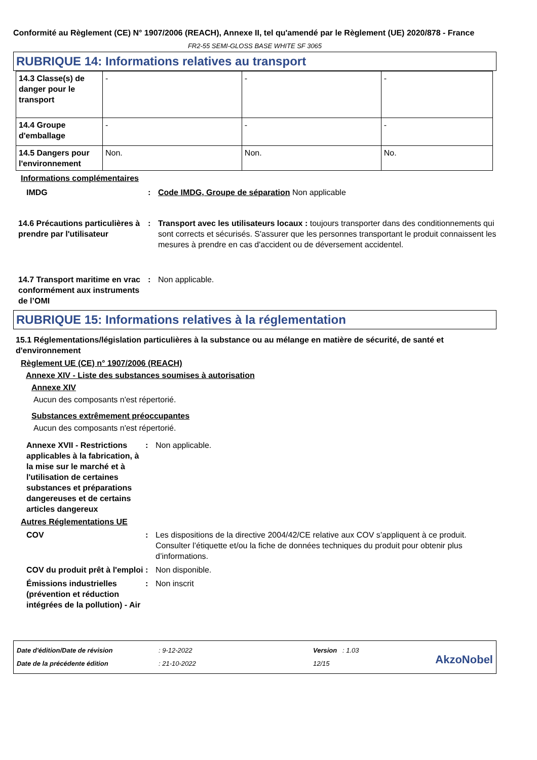Conformité au Règlement (CE) N° 1907/2006 (REACH), Annexe II, tel qu'amendé par le Règlement (UE) 2020/878 - France
FR2-55 SEMI-GLOSS BASE WHITE SF 3065
RUBRIQUE 14: Informations relatives au transport
| 14.3 Classe(s) de danger pour le transport | - | - | - |
| 14.4 Groupe d'emballage | - | - | - |
| 14.5 Dangers pour l'environnement | Non. | Non. | No. |
Informations complémentaires
IMDG : Code IMDG, Groupe de séparation Non applicable
14.6 Précautions particulières à prendre par l'utilisateur
: Transport avec les utilisateurs locaux : toujours transporter dans des conditionnements qui sont corrects et sécurisés. S'assurer que les personnes transportant le produit connaissent les mesures à prendre en cas d'accident ou de déversement accidentel.
14.7 Transport maritime en vrac conformément aux instruments de l’OMI
: Non applicable.
RUBRIQUE 15: Informations relatives à la réglementation
15.1 Réglementations/législation particulières à la substance ou au mélange en matière de sécurité, de santé et d'environnement
Règlement UE (CE) n° 1907/2006 (REACH)
Annexe XIV - Liste des substances soumises à autorisation
Annexe XIV
Aucun des composants n'est répertorié.
Substances extrêmement préoccupantes
Aucun des composants n'est répertorié.
Annexe XVII - Restrictions applicables à la fabrication, à la mise sur le marché et à l'utilisation de certaines substances et préparations dangereuses et de certains articles dangereux
: Non applicable.
Autres Réglementations UE
COV : Les dispositions de la directive 2004/42/CE relative aux COV s’appliquent à ce produit. Consulter l’étiquette et/ou la fiche de données techniques du produit pour obtenir plus d’informations.
COV du produit prêt à l'emploi
: Non disponible.
Émissions industrielles (prévention et réduction intégrées de la pollution) - Air
: Non inscrit
Date d'édition/Date de révision
Date de la précédente édition
: 9-12-2022
: 21-10-2022
Version : 1.03
12/15
AkzoNobel